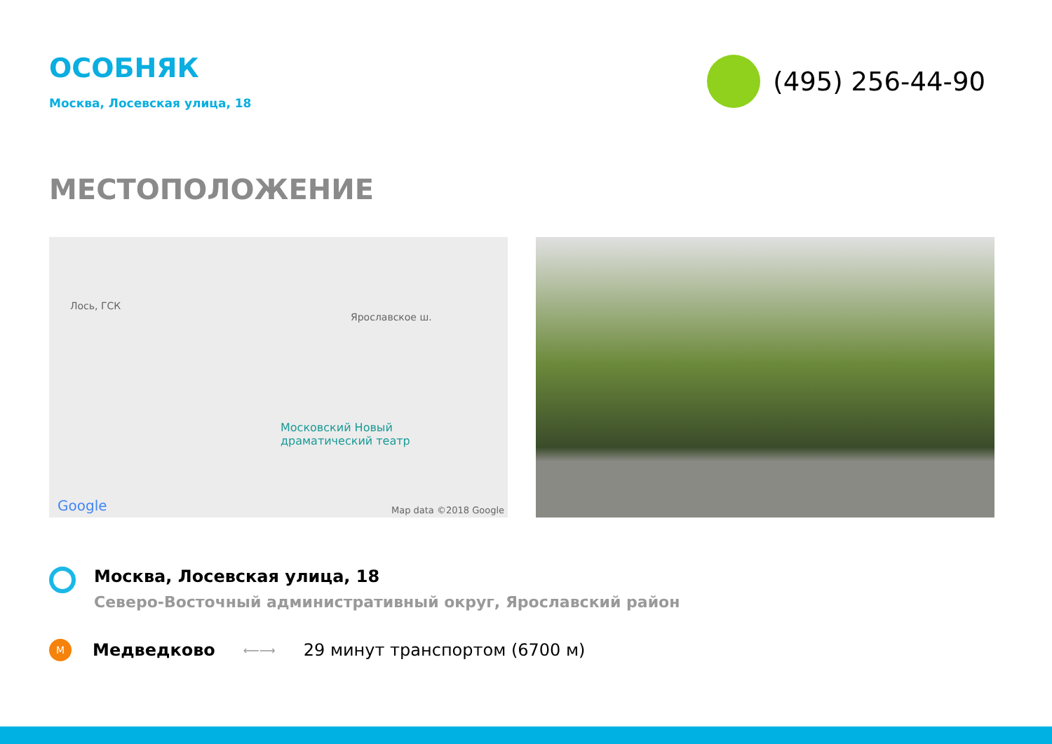ОСОБНЯК
Москва, Лосевская улица, 18
(495) 256-44-90
МЕСТОПОЛОЖЕНИЕ
Лось, ГСК
Ярославское ш.
Московский Новый
драматический театр
Google Map data ©2018 Google
Москва, Лосевская улица, 18
Северо-Восточный административный округ, Ярославский район
М
Медведково
⟵⟶
29 минут транспортом (6700 м)